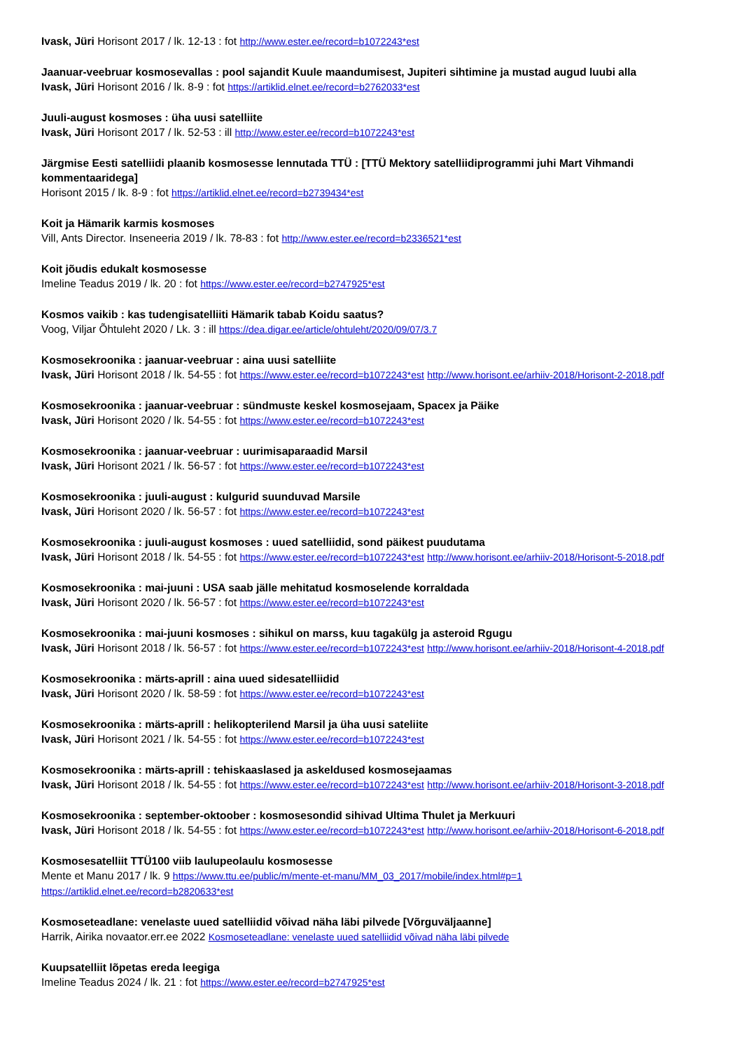Ivask, Jüri Horisont 2017 / lk. 12-13 : fot http://www.ester.ee/record=b1072243*est
Jaanuar-veebruar kosmosevallas : pool sajandit Kuule maandumisest, Jupiteri sihtimine ja mustad augud luubi alla
Ivask, Jüri Horisont 2016 / lk. 8-9 : fot https://artiklid.elnet.ee/record=b2762033*est
Juuli-august kosmoses : üha uusi satelliite
Ivask, Jüri Horisont 2017 / lk. 52-53 : ill http://www.ester.ee/record=b1072243*est
Järgmise Eesti satelliidi plaanib kosmosesse lennutada TTÜ : [TTÜ Mektory satelliidiprogrammi juhi Mart Vihmandi kommentaaridega]
Horisont 2015 / lk. 8-9 : fot https://artiklid.elnet.ee/record=b2739434*est
Koit ja Hämarik karmis kosmoses
Vill, Ants Director. Inseneeria 2019 / lk. 78-83 : fot http://www.ester.ee/record=b2336521*est
Koit jõudis edukalt kosmosesse
Imeline Teadus 2019 / lk. 20 : fot https://www.ester.ee/record=b2747925*est
Kosmos vaikib : kas tudengisatelliiti Hämarik tabab Koidu saatus?
Voog, Viljar Õhtuleht 2020 / Lk. 3 : ill https://dea.digar.ee/article/ohtuleht/2020/09/07/3.7
Kosmosekroonika : jaanuar-veebruar : aina uusi satelliite
Ivask, Jüri Horisont 2018 / lk. 54-55 : fot https://www.ester.ee/record=b1072243*est http://www.horisont.ee/arhiiv-2018/Horisont-2-2018.pdf
Kosmosekroonika : jaanuar-veebruar : sündmuste keskel kosmosejaam, Spacex ja Päike
Ivask, Jüri Horisont 2020 / lk. 54-55 : fot https://www.ester.ee/record=b1072243*est
Kosmosekroonika : jaanuar-veebruar : uurimisaparaadid Marsil
Ivask, Jüri Horisont 2021 / lk. 56-57 : fot https://www.ester.ee/record=b1072243*est
Kosmosekroonika : juuli-august : kulgurid suunduvad Marsile
Ivask, Jüri Horisont 2020 / lk. 56-57 : fot https://www.ester.ee/record=b1072243*est
Kosmosekroonika : juuli-august kosmoses : uued satelliidid, sond päikest puudutama
Ivask, Jüri Horisont 2018 / lk. 54-55 : fot https://www.ester.ee/record=b1072243*est http://www.horisont.ee/arhiiv-2018/Horisont-5-2018.pdf
Kosmosekroonika : mai-juuni : USA saab jälle mehitatud kosmoselende korraldada
Ivask, Jüri Horisont 2020 / lk. 56-57 : fot https://www.ester.ee/record=b1072243*est
Kosmosekroonika : mai-juuni kosmoses : sihikul on marss, kuu tagakülg ja asteroid Rgugu
Ivask, Jüri Horisont 2018 / lk. 56-57 : fot https://www.ester.ee/record=b1072243*est http://www.horisont.ee/arhiiv-2018/Horisont-4-2018.pdf
Kosmosekroonika : märts-aprill : aina uued sidesatelliidid
Ivask, Jüri Horisont 2020 / lk. 58-59 : fot https://www.ester.ee/record=b1072243*est
Kosmosekroonika : märts-aprill : helikopterilend Marsil ja üha uusi sateliite
Ivask, Jüri Horisont 2021 / lk. 54-55 : fot https://www.ester.ee/record=b1072243*est
Kosmosekroonika : märts-aprill : tehiskaaslased ja askeldused kosmosejaamas
Ivask, Jüri Horisont 2018 / lk. 54-55 : fot https://www.ester.ee/record=b1072243*est http://www.horisont.ee/arhiiv-2018/Horisont-3-2018.pdf
Kosmosekroonika : september-oktoober : kosmosesondid sihivad Ultima Thulet ja Merkuuri
Ivask, Jüri Horisont 2018 / lk. 54-55 : fot https://www.ester.ee/record=b1072243*est http://www.horisont.ee/arhiiv-2018/Horisont-6-2018.pdf
Kosmosesatelliit TTÜ100 viib laulupeolaulu kosmosesse
Mente et Manu 2017 / lk. 9 https://www.ttu.ee/public/m/mente-et-manu/MM_03_2017/mobile/index.html#p=1
https://artiklid.elnet.ee/record=b2820633*est
Kosmoseteadlane: venelaste uued satelliidid võivad näha läbi pilvede [Võrguväljaanne]
Harrik, Airika novaator.err.ee 2022 Kosmoseteadlane: venelaste uued satelliidid võivad näha läbi pilvede
Kuupsatelliit lõpetas ereda leegiga
Imeline Teadus 2024 / lk. 21 : fot https://www.ester.ee/record=b2747925*est